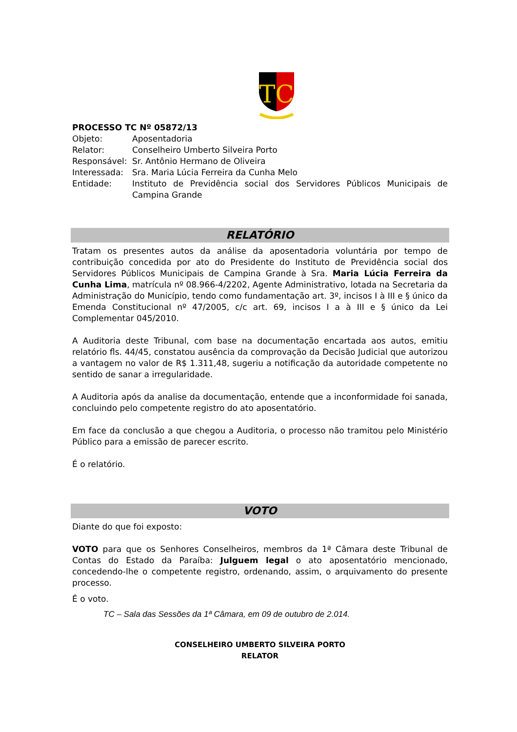TC
PROCESSO TC Nº 05872/13
| Objeto: | Aposentadoria |
| Relator: | Conselheiro Umberto Silveira Porto |
| Responsável: | Sr. Antônio Hermano de Oliveira |
| Interessada: | Sra. Maria Lúcia Ferreira da Cunha Melo |
| Entidade: | Instituto de Previdência social dos Servidores Públicos Municipais de Campina Grande |
RELATÓRIO
Tratam os presentes autos da análise da aposentadoria voluntária por tempo de contribuição concedida por ato do Presidente do Instituto de Previdência social dos Servidores Públicos Municipais de Campina Grande à Sra. Maria Lúcia Ferreira da Cunha Lima, matrícula nº 08.966-4/2202, Agente Administrativo, lotada na Secretaria da Administração do Município, tendo como fundamentação art. 3º, incisos I à III e § único da Emenda Constitucional nº 47/2005, c/c art. 69, incisos I a à III e § único da Lei Complementar 045/2010.
A Auditoria deste Tribunal, com base na documentação encartada aos autos, emitiu relatório fls. 44/45, constatou ausência da comprovação da Decisão Judicial que autorizou a vantagem no valor de R$ 1.311,48, sugeriu a notificação da autoridade competente no sentido de sanar a irregularidade.
A Auditoria após da analise da documentação, entende que a inconformidade foi sanada, concluindo pelo competente registro do ato aposentatório.
Em face da conclusão a que chegou a Auditoria, o processo não tramitou pelo Ministério Público para a emissão de parecer escrito.
É o relatório.
VOTO
Diante do que foi exposto:
VOTO para que os Senhores Conselheiros, membros da 1ª Câmara deste Tribunal de Contas do Estado da Paraíba: Julguem legal o ato aposentatório mencionado, concedendo-lhe o competente registro, ordenando, assim, o arquivamento do presente processo.
É o voto.
TC – Sala das Sessões da 1ª Câmara, em 09 de outubro de 2.014.
CONSELHEIRO UMBERTO SILVEIRA PORTO
RELATOR